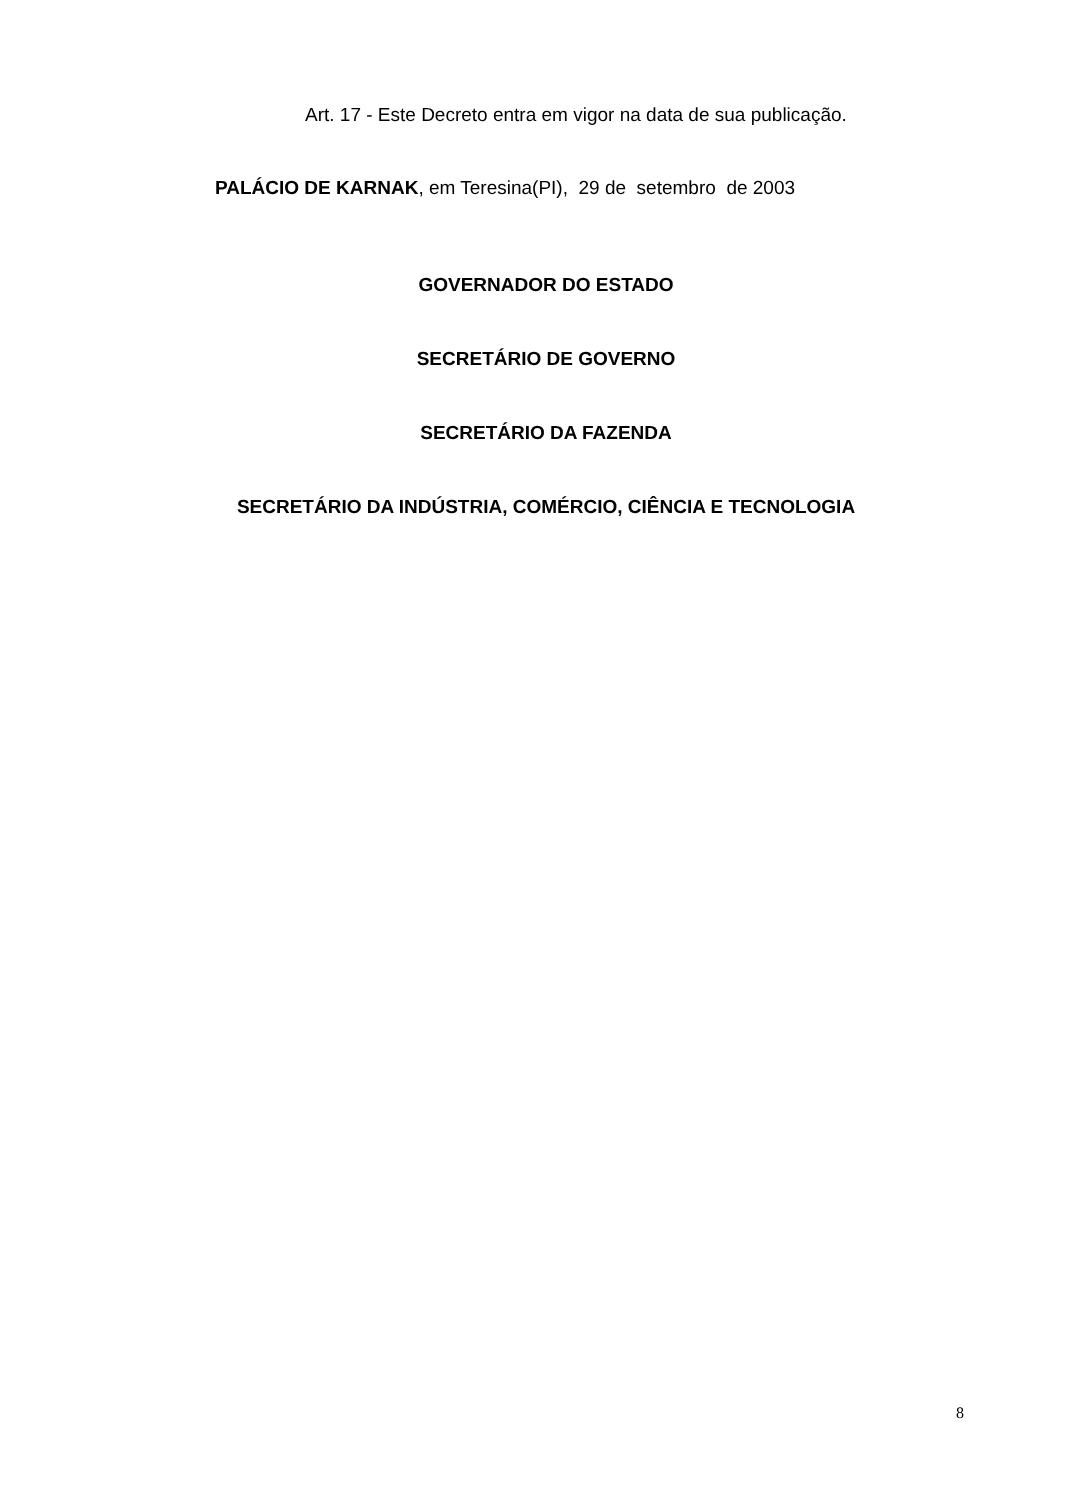Art. 17 - Este Decreto entra em vigor na data de sua publicação.
PALÁCIO DE KARNAK, em Teresina(PI), 29 de setembro de 2003
GOVERNADOR DO ESTADO
SECRETÁRIO DE GOVERNO
SECRETÁRIO DA FAZENDA
SECRETÁRIO DA INDÚSTRIA, COMÉRCIO, CIÊNCIA E TECNOLOGIA
8